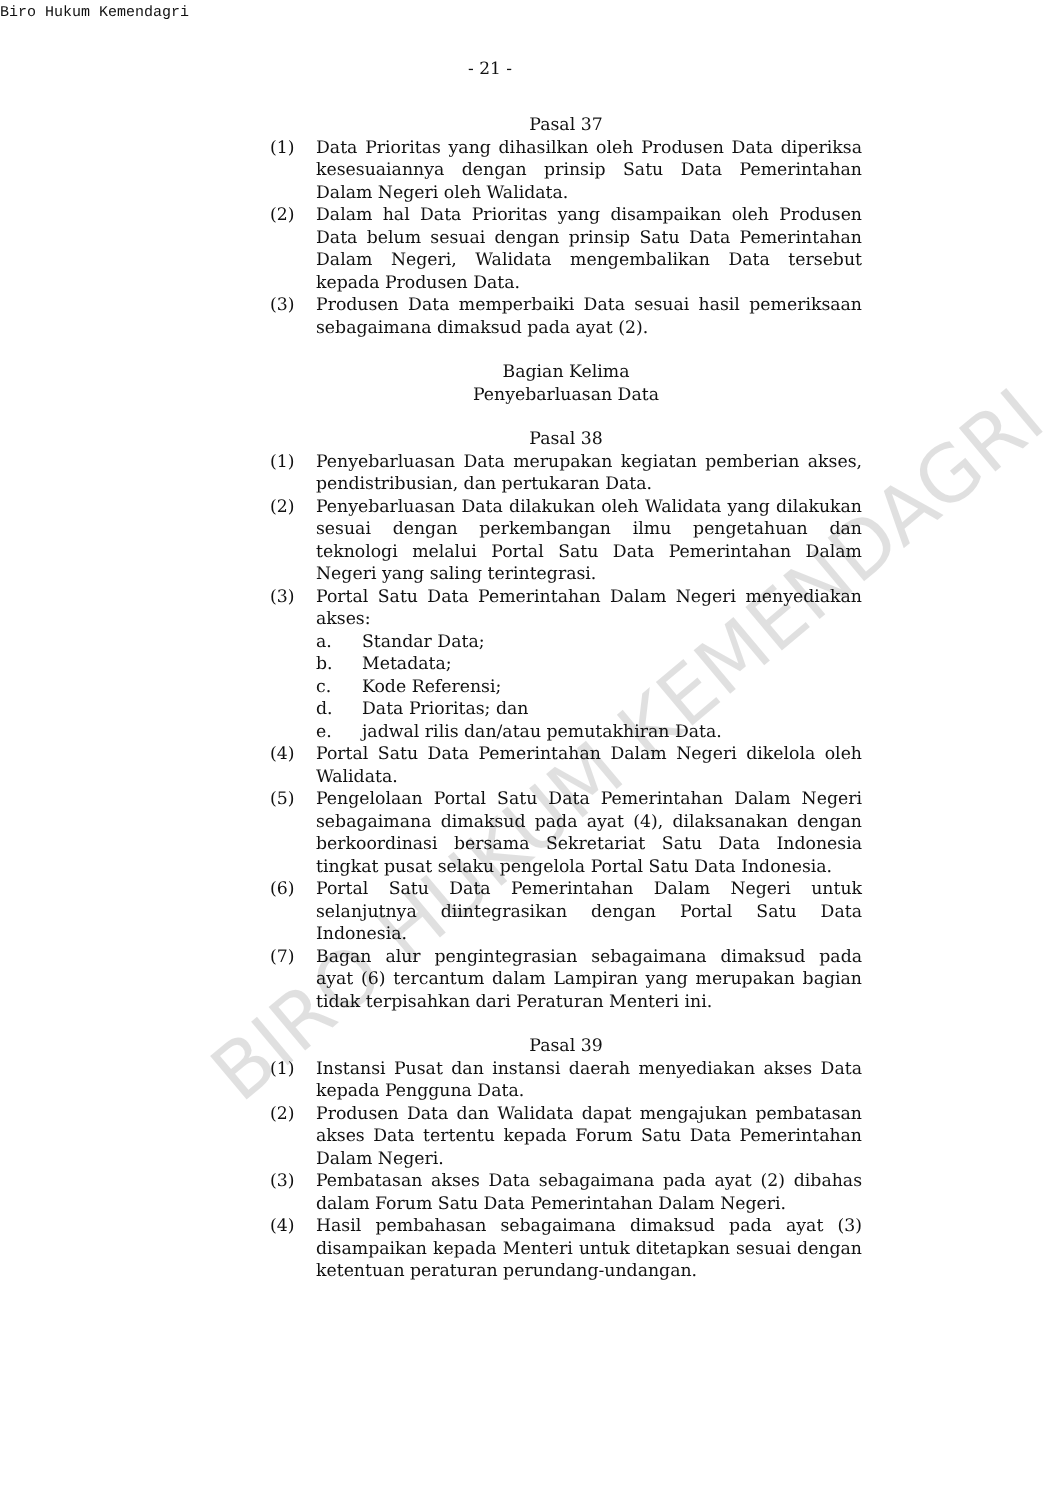Biro Hukum Kemendagri
- 21 -
Pasal 37
(1) Data Prioritas yang dihasilkan oleh Produsen Data diperiksa kesesuaiannya dengan prinsip Satu Data Pemerintahan Dalam Negeri oleh Walidata.
(2) Dalam hal Data Prioritas yang disampaikan oleh Produsen Data belum sesuai dengan prinsip Satu Data Pemerintahan Dalam Negeri, Walidata mengembalikan Data tersebut kepada Produsen Data.
(3) Produsen Data memperbaiki Data sesuai hasil pemeriksaan sebagaimana dimaksud pada ayat (2).
Bagian Kelima
Penyebarluasan Data
Pasal 38
(1) Penyebarluasan Data merupakan kegiatan pemberian akses, pendistribusian, dan pertukaran Data.
(2) Penyebarluasan Data dilakukan oleh Walidata yang dilakukan sesuai dengan perkembangan ilmu pengetahuan dan teknologi melalui Portal Satu Data Pemerintahan Dalam Negeri yang saling terintegrasi.
(3) Portal Satu Data Pemerintahan Dalam Negeri menyediakan akses:
a. Standar Data;
b. Metadata;
c. Kode Referensi;
d. Data Prioritas; dan
e. jadwal rilis dan/atau pemutakhiran Data.
(4) Portal Satu Data Pemerintahan Dalam Negeri dikelola oleh Walidata.
(5) Pengelolaan Portal Satu Data Pemerintahan Dalam Negeri sebagaimana dimaksud pada ayat (4), dilaksanakan dengan berkoordinasi bersama Sekretariat Satu Data Indonesia tingkat pusat selaku pengelola Portal Satu Data Indonesia.
(6) Portal Satu Data Pemerintahan Dalam Negeri untuk selanjutnya diintegrasikan dengan Portal Satu Data Indonesia.
(7) Bagan alur pengintegrasian sebagaimana dimaksud pada ayat (6) tercantum dalam Lampiran yang merupakan bagian tidak terpisahkan dari Peraturan Menteri ini.
Pasal 39
(1) Instansi Pusat dan instansi daerah menyediakan akses Data kepada Pengguna Data.
(2) Produsen Data dan Walidata dapat mengajukan pembatasan akses Data tertentu kepada Forum Satu Data Pemerintahan Dalam Negeri.
(3) Pembatasan akses Data sebagaimana pada ayat (2) dibahas dalam Forum Satu Data Pemerintahan Dalam Negeri.
(4) Hasil pembahasan sebagaimana dimaksud pada ayat (3) disampaikan kepada Menteri untuk ditetapkan sesuai dengan ketentuan peraturan perundang-undangan.
BIRO HUKUM KEMENDAGRI